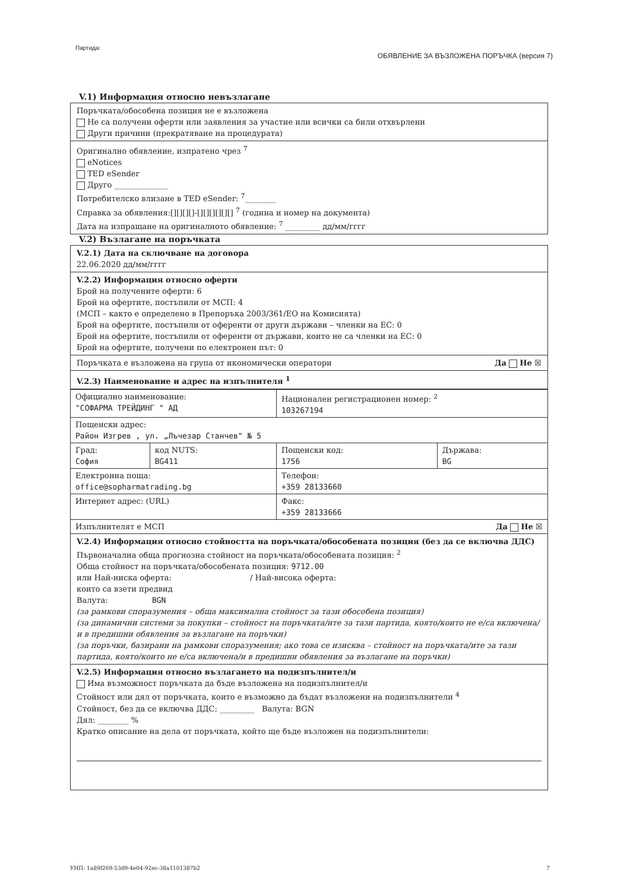Партида: ОБЯВЛЕНИЕ ЗА ВЪЗЛОЖЕНА ПОРЪЧКА (версия 7)
V.1) Информация относно невъзлагане
Поръчката/обособена позиция не е възложена
Не са получени оферти или заявления за участие или всички са били отхвърлени
Други причини (прекратяване на процедурата)
Оригинално обявление, изпратено чрез <sup>7</sup>
eNotices
TED eSender
Друго ______________
Потребителско влизане в TED eSender: <sup>7</sup>________
Справка за обявления:[][][][]-[][][][][][] <sup>7</sup> (година и номер на документа)
Дата на изпращане на оригиналното обявление: <sup>7</sup> _________ дд/мм/гггг
V.2) Възлагане на поръчката
V.2.1) Дата на сключване на договора
22.06.2020 дд/мм/гггг
V.2.2) Информация относно оферти
Брой на получените оферти: 6
Брой на офертите, постъпили от МСП: 4
(МСП – както е определено в Препоръка 2003/361/ЕО на Комисията)
Брой на офертите, постъпили от оференти от други държави – членки на ЕС: 0
Брой на офертите, постъпили от оференти от държави, които не са членки на ЕС: 0
Брой на офертите, получени по електронен път: 0
Поръчката е възложена на група от икономически оператори Да Не ☒
V.2.3) Наименование и адрес на изпълнителя <sup>1</sup>
| Официално наименование: "СОФАРМА ТРЕЙДИНГ " АД | | Национален регистрационен номер: <sup>2</sup> 103267194 | |
| Пощенски адрес: Район Изгрев , ул. „Лъчезар Станчев" № 5 | | | |
| Град: София | код NUTS: BG411 | Пощенски код: 1756 | Държава: BG |
| Електронна поща: office@sopharmatrading.bg | | Телефон: +359 28133660 | |
| Интернет адрес: (URL) | | Факс: +359 28133666 | |
| Изпълнителят е МСП Да Не ☒ | | | |
V.2.4) Информация относно стойността на поръчката/обособената позиция (без да се включва ДДС)
Първоначална обща прогнозна стойност на поръчката/обособената позиция: <sup>2</sup>
Обща стойност на поръчката/обособената позиция: 9712.00
или Най-ниска оферта: / Най-висока оферта:
които са взети предвид
Валута: BGN
(за рамкови споразумения – обща максимална стойност за тази обособена позиция)
(за динамични системи за покупки – стойност на поръчката/ите за тази партида, която/които не е/са включена/и в предишни обявления за възлагане на поръчки)
(за поръчки, базирани на рамкови споразумения; ако това се изисква – стойност на поръчката/ите за тази партида, която/които не е/са включена/и в предишни обявления за възлагане на поръчки)
V.2.5) Информация относно възлагането на подизпълнител/и
Има възможност поръчката да бъде възложена на подизпълнител/и
Стойност или дял от поръчката, които е възможно да бъдат възложени на подизпълнители <sup>4</sup>
Стойност, без да се включва ДДС: _________ Валута: BGN
Дял: ________ %
Кратко описание на дела от поръчката, който ще бъде възложен на подизпълнители:
УНП: 1a89f269-53d9-4e04-92ec-38a1101387b2 7